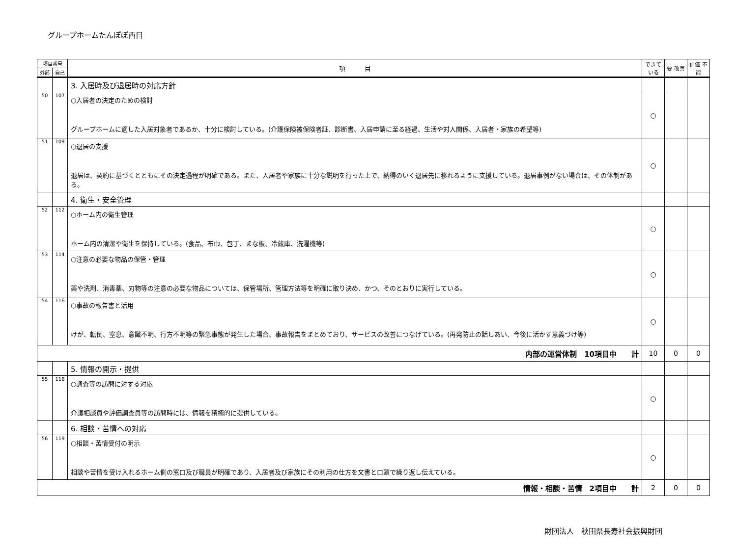グループホームたんぽぽ西目
| 項目番号 | | 項 目 | できて いる | 要 改善 | 評価 不能 |
| --- | --- | --- | --- | --- | --- |
| 外部 | 自己 | | | | |
| | | 3. 入居時及び退居時の対応方針 | | | |
| 50 | 107 | ○入居者の決定のための検討 グループホームに適した入居対象者であるか、十分に検討している。(介護保険被保険者証、診断書、入居申請に至る経過、生活や対人関係、入居者・家族の希望等) | ○ | | |
| 51 | 109 | ○退居の支援 退居は、契約に基づくとともにその決定過程が明確である。また、入居者や家族に十分な説明を行った上で、納得のいく退居先に移れるように支援している。退居事例がない場合は、その体制がある。 | ○ | | |
| | | 4. 衛生・安全管理 | | | |
| 52 | 112 | ○ホーム内の衛生管理 ホーム内の清潔や衛生を保持している。(食品、布巾、包丁、まな板、冷蔵庫、洗濯機等) | ○ | | |
| 53 | 114 | ○注意の必要な物品の保管・管理 薬や洗剤、消毒薬、刃物等の注意の必要な物品については、保管場所、管理方法等を明確に取り決め、かつ、そのとおりに実行している。 | ○ | | |
| 54 | 116 | ○事故の報告書と活用 けが、転倒、窒息、意識不明、行方不明等の緊急事態が発生した場合、事故報告をまとめており、サービスの改善につなげている。(再発防止の話しあい、今後に活かす意義づけ等) | ○ | | |
| 内部の運営体制 10項目中 計 | | | 10 | 0 | 0 |
| | | 5. 情報の開示・提供 | | | |
| 55 | 118 | ○調査等の訪問に対する対応 介護相談員や評価調査員等の訪問時には、情報を積極的に提供している。 | ○ | | |
| | | 6. 相談・苦情への対応 | | | |
| 56 | 119 | ○相談・苦情受付の明示 相談や苦情を受け入れるホーム側の窓口及び職員が明確であり、入居者及び家族にその利用の仕方を文書と口頭で繰り返し伝えている。 | ○ | | |
| 情報・相談・苦情 2項目中 計 | | | 2 | 0 | 0 |
財団法人　秋田県長寿社会振興財団